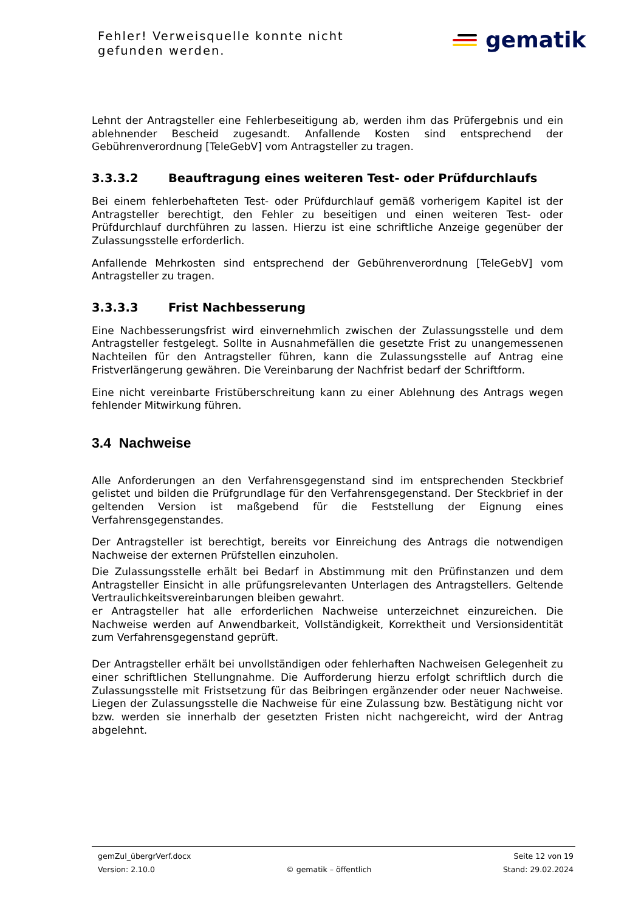Fehler! Verweisquelle konnte nicht gefunden werden.
gematik
Lehnt der Antragsteller eine Fehlerbeseitigung ab, werden ihm das Prüfergebnis und ein ablehnender Bescheid zugesandt. Anfallende Kosten sind entsprechend der Gebührenverordnung [TeleGebV] vom Antragsteller zu tragen.
3.3.3.2 Beauftragung eines weiteren Test- oder Prüfdurchlaufs
Bei einem fehlerbehafteten Test- oder Prüfdurchlauf gemäß vorherigem Kapitel ist der Antragsteller berechtigt, den Fehler zu beseitigen und einen weiteren Test- oder Prüfdurchlauf durchführen zu lassen. Hierzu ist eine schriftliche Anzeige gegenüber der Zulassungsstelle erforderlich.
Anfallende Mehrkosten sind entsprechend der Gebührenverordnung [TeleGebV] vom Antragsteller zu tragen.
3.3.3.3 Frist Nachbesserung
Eine Nachbesserungsfrist wird einvernehmlich zwischen der Zulassungsstelle und dem Antragsteller festgelegt. Sollte in Ausnahmefällen die gesetzte Frist zu unangemessenen Nachteilen für den Antragsteller führen, kann die Zulassungsstelle auf Antrag eine Fristverlängerung gewähren. Die Vereinbarung der Nachfrist bedarf der Schriftform.
Eine nicht vereinbarte Fristüberschreitung kann zu einer Ablehnung des Antrags wegen fehlender Mitwirkung führen.
3.4 Nachweise
Alle Anforderungen an den Verfahrensgegenstand sind im entsprechenden Steckbrief gelistet und bilden die Prüfgrundlage für den Verfahrensgegenstand. Der Steckbrief in der geltenden Version ist maßgebend für die Feststellung der Eignung eines Verfahrensgegenstandes.
Der Antragsteller ist berechtigt, bereits vor Einreichung des Antrags die notwendigen Nachweise der externen Prüfstellen einzuholen.
Die Zulassungsstelle erhält bei Bedarf in Abstimmung mit den Prüfinstanzen und dem Antragsteller Einsicht in alle prüfungsrelevanten Unterlagen des Antragstellers. Geltende Vertraulichkeitsvereinbarungen bleiben gewahrt.
er Antragsteller hat alle erforderlichen Nachweise unterzeichnet einzureichen. Die Nachweise werden auf Anwendbarkeit, Vollständigkeit, Korrektheit und Versionsidentität zum Verfahrensgegenstand geprüft.
Der Antragsteller erhält bei unvollständigen oder fehlerhaften Nachweisen Gelegenheit zu einer schriftlichen Stellungnahme. Die Aufforderung hierzu erfolgt schriftlich durch die Zulassungsstelle mit Fristsetzung für das Beibringen ergänzender oder neuer Nachweise. Liegen der Zulassungsstelle die Nachweise für eine Zulassung bzw. Bestätigung nicht vor bzw. werden sie innerhalb der gesetzten Fristen nicht nachgereicht, wird der Antrag abgelehnt.
gemZul_übergrVerf.docx Seite 12 von 19
Version: 2.10.0 © gematik – öffentlich Stand: 29.02.2024